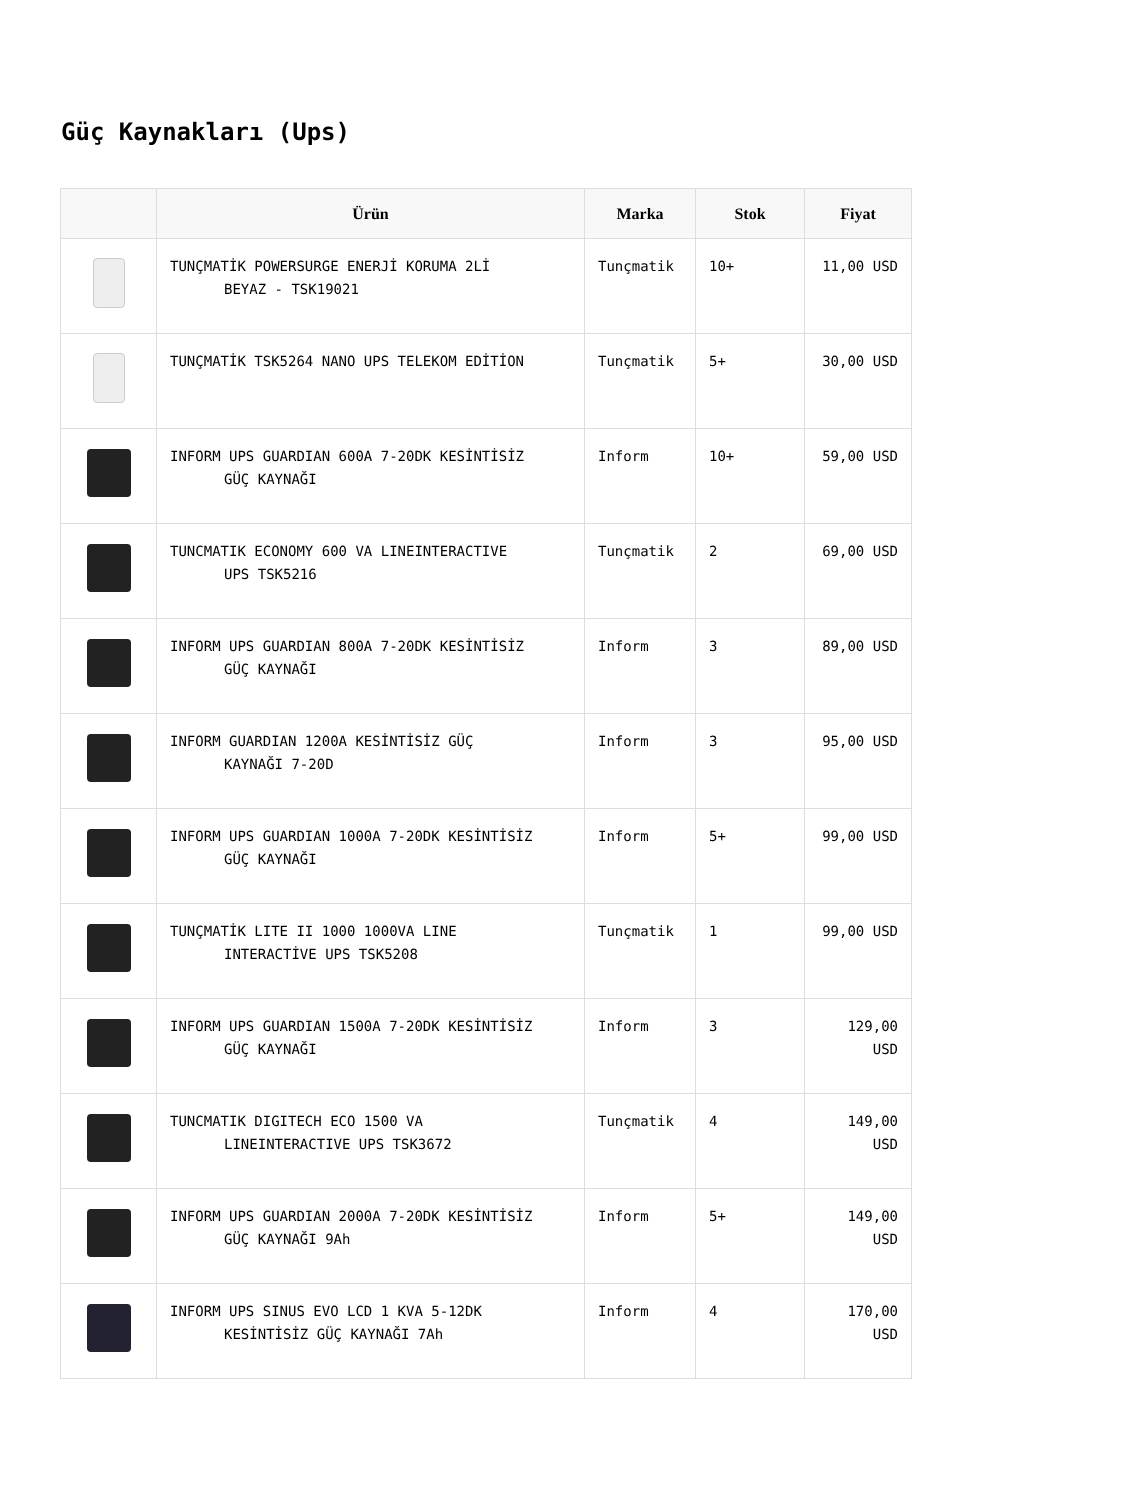Güç Kaynakları (Ups)
| | Ürün | Marka | Stok | Fiyat |
| --- | --- | --- | --- | --- |
| | TUNÇMATİK POWERSURGE ENERJİ KORUMA 2Lİ BEYAZ - TSK19021 | Tunçmatik | 10+ | 11,00 USD |
| | TUNÇMATİK TSK5264 NANO UPS TELEKOM EDİTİON | Tunçmatik | 5+ | 30,00 USD |
| | INFORM UPS GUARDIAN 600A 7-20DK KESİNTİSİZ GÜÇ KAYNAĞI | Inform | 10+ | 59,00 USD |
| | TUNCMATIK ECONOMY 600 VA LINEINTERACTIVE UPS TSK5216 | Tunçmatik | 2 | 69,00 USD |
| | INFORM UPS GUARDIAN 800A 7-20DK KESİNTİSİZ GÜÇ KAYNAĞI | Inform | 3 | 89,00 USD |
| | INFORM GUARDIAN 1200A KESİNTİSİZ GÜÇ KAYNAĞI 7-20D | Inform | 3 | 95,00 USD |
| | INFORM UPS GUARDIAN 1000A 7-20DK KESİNTİSİZ GÜÇ KAYNAĞI | Inform | 5+ | 99,00 USD |
| | TUNÇMATİK LITE II 1000 1000VA LINE INTERACTİVE UPS TSK5208 | Tunçmatik | 1 | 99,00 USD |
| | INFORM UPS GUARDIAN 1500A 7-20DK KESİNTİSİZ GÜÇ KAYNAĞI | Inform | 3 | 129,00 USD |
| | TUNCMATIK DIGITECH ECO 1500 VA LINEINTERACTIVE UPS TSK3672 | Tunçmatik | 4 | 149,00 USD |
| | INFORM UPS GUARDIAN 2000A 7-20DK KESİNTİSİZ GÜÇ KAYNAĞI 9Ah | Inform | 5+ | 149,00 USD |
| | INFORM UPS SINUS EVO LCD 1 KVA 5-12DK KESİNTİSİZ GÜÇ KAYNAĞI 7Ah | Inform | 4 | 170,00 USD |